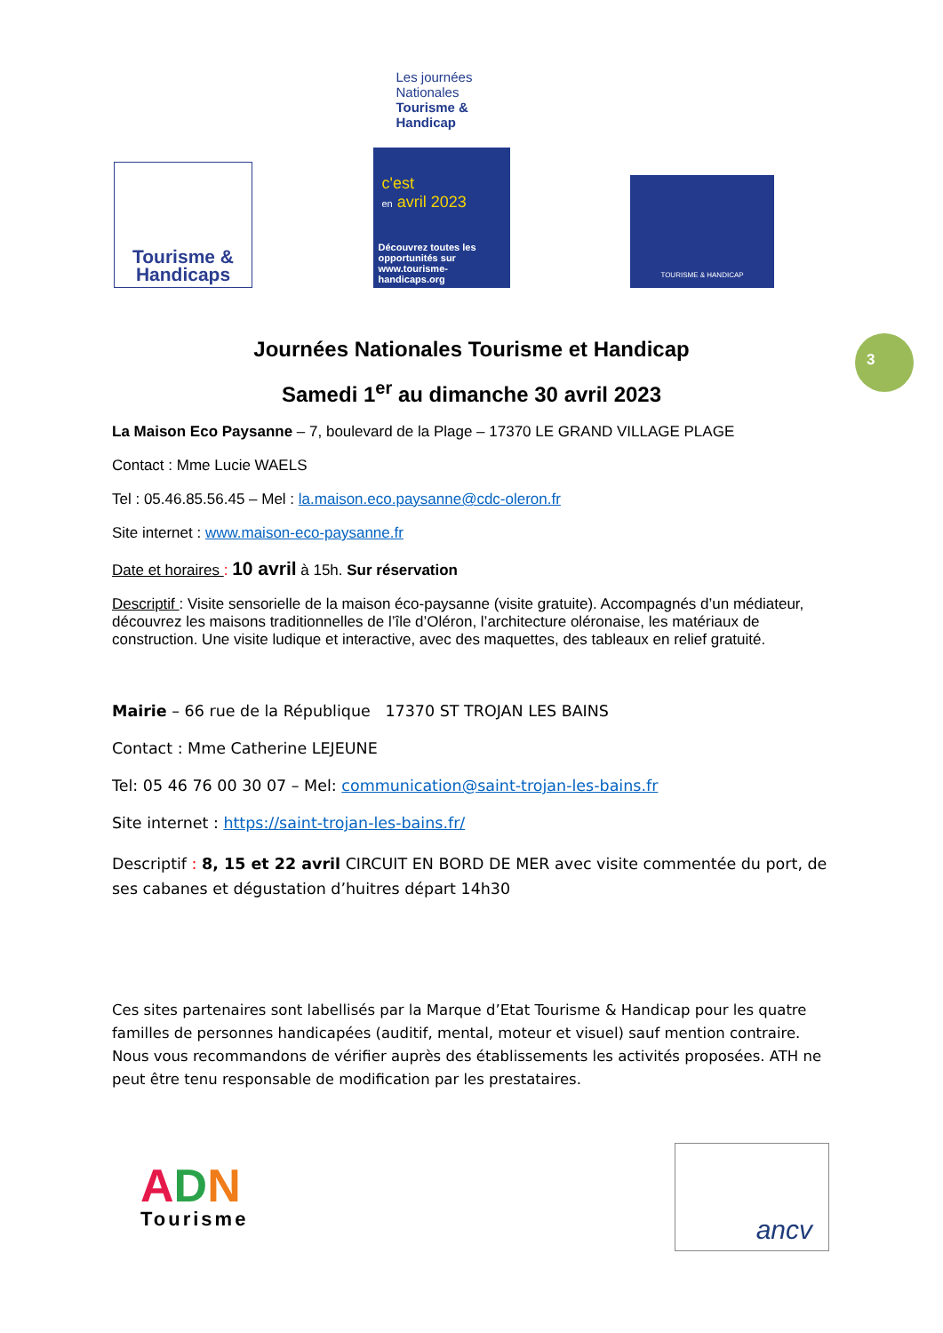Tourisme &
Handicaps
Les journées Nationales Tourisme & Handicap
c'est
en avril 2023
Découvrez toutes les opportunités sur www.tourisme-handicaps.org
TOURISME & HANDICAP
3
Journées Nationales Tourisme et Handicap
Samedi 1<sup>er</sup> au dimanche 30 avril 2023
La Maison Eco Paysanne – 7, boulevard de la Plage – 17370 LE GRAND VILLAGE PLAGE
Contact : Mme Lucie WAELS
Tel : 05.46.85.56.45 – Mel : la.maison.eco.paysanne@cdc-oleron.fr
Site internet : www.maison-eco-paysanne.fr
Date et horaires : 10 avril à 15h. Sur réservation
Descriptif : Visite sensorielle de la maison éco-paysanne (visite gratuite). Accompagnés d’un médiateur, découvrez les maisons traditionnelles de l’île d’Oléron, l’architecture oléronaise, les matériaux de construction. Une visite ludique et interactive, avec des maquettes, des tableaux en relief gratuité.
Mairie – 66 rue de la République 17370 ST TROJAN LES BAINS
Contact : Mme Catherine LEJEUNE
Tel: 05 46 76 00 30 07 – Mel: communication@saint-trojan-les-bains.fr
Site internet : https://saint-trojan-les-bains.fr/
Descriptif : 8, 15 et 22 avril CIRCUIT EN BORD DE MER avec visite commentée du port, de ses cabanes et dégustation d’huitres départ 14h30
Ces sites partenaires sont labellisés par la Marque d’Etat Tourisme & Handicap pour les quatre familles de personnes handicapées (auditif, mental, moteur et visuel) sauf mention contraire. Nous vous recommandons de vérifier auprès des établissements les activités proposées. ATH ne peut être tenu responsable de modification par les prestataires.
ADN
Tourisme
ancv